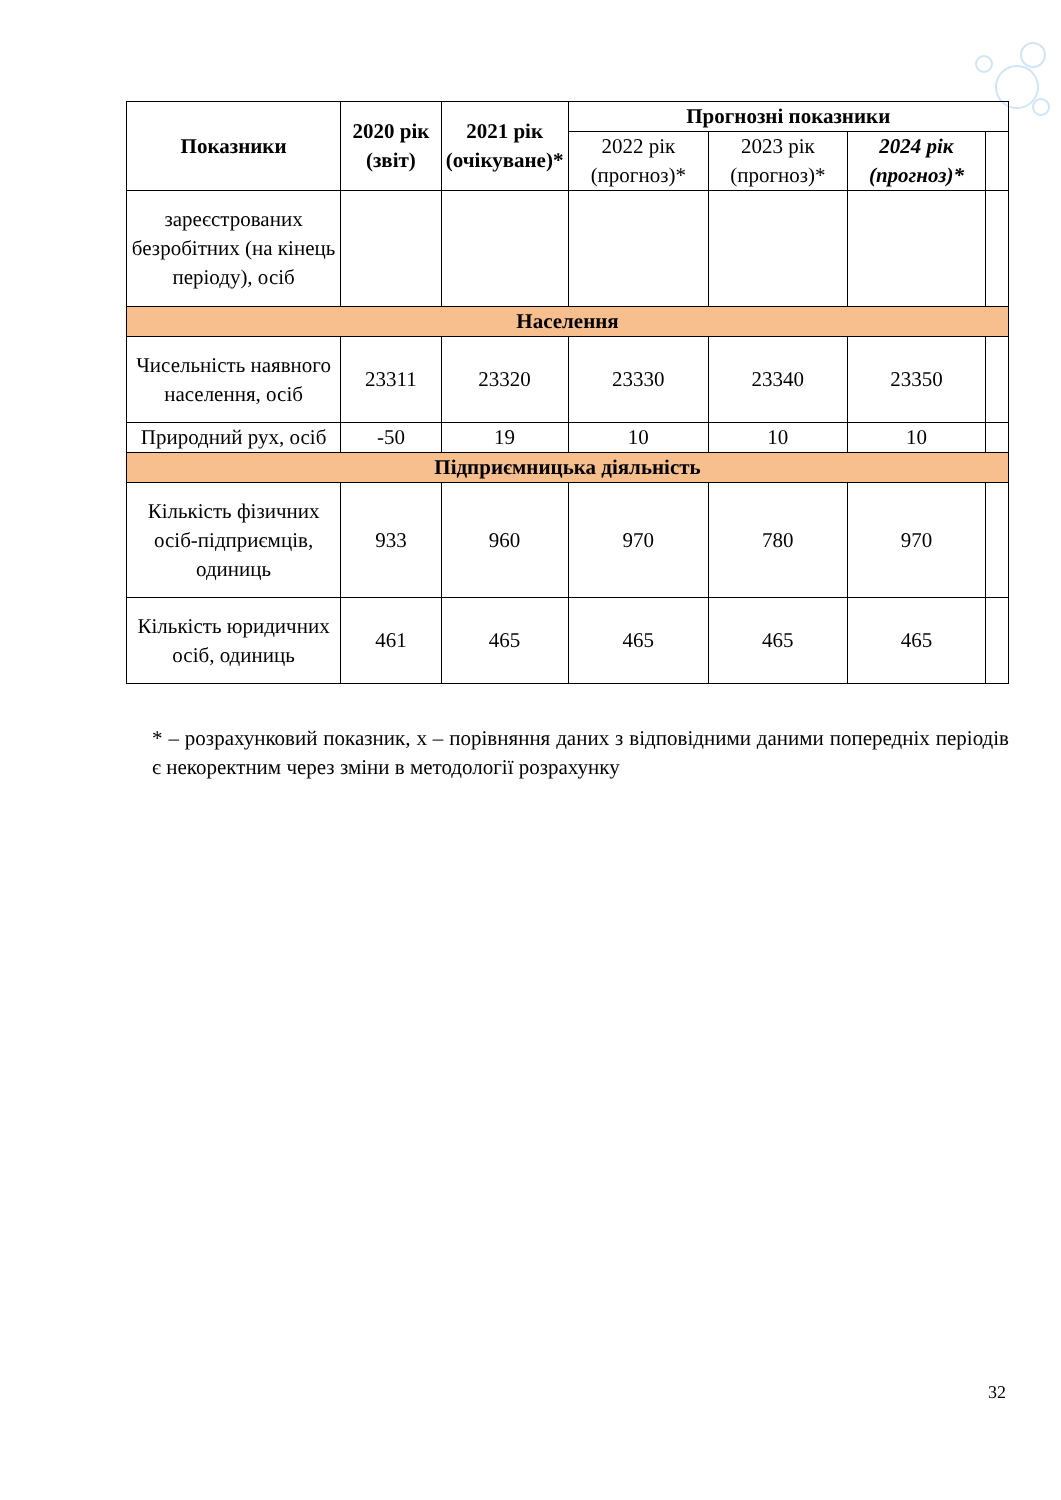| Показники | 2020 рік (звіт) | 2021 рік (очікуване)* | Прогнозні показники | | | |
| --- | --- | --- | --- | --- | --- | --- |
| | | | 2022 рік (прогноз)* | 2023 рік (прогноз)* | 2024 рік (прогноз)* | |
| зареєстрованих безробітних (на кінець періоду), осіб | | | | | | |
| Населення | | | | | | |
| Чисельність наявного населення, осіб | 23311 | 23320 | 23330 | 23340 | 23350 | |
| Природний рух, осіб | -50 | 19 | 10 | 10 | 10 | |
| Підприємницька діяльність | | | | | | |
| Кількість фізичних осіб-підприємців, одиниць | 933 | 960 | 970 | 780 | 970 | |
| Кількість юридичних осіб, одиниць | 461 | 465 | 465 | 465 | 465 | |
* – розрахунковий показник, х – порівняння даних з відповідними даними попередніх періодів є некоректним через зміни в методології розрахунку
32